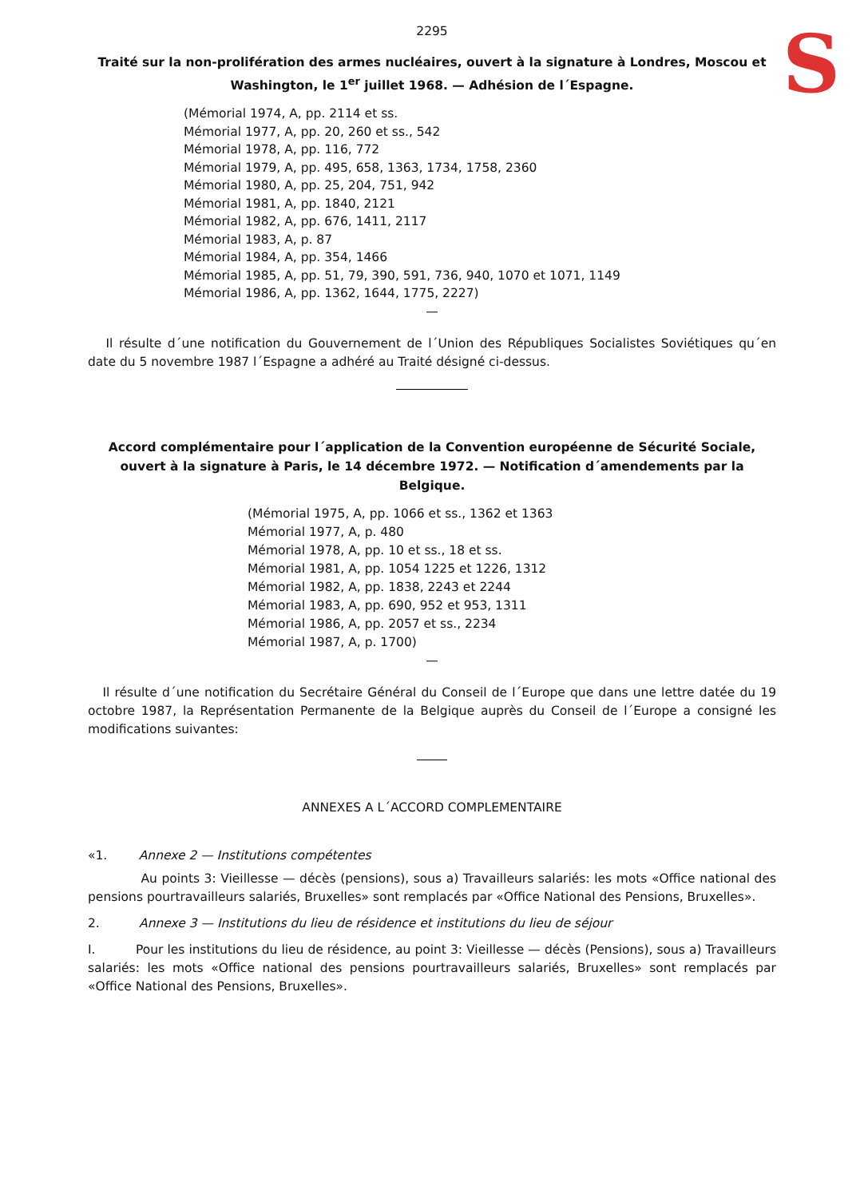S
2295
Traité sur la non-prolifération des armes nucléaires, ouvert à la signature à Londres, Moscou et Washington, le 1<sup>er</sup> juillet 1968. — Adhésion de l´Espagne.
(Mémorial 1974, A, pp. 2114 et ss.
Mémorial 1977, A, pp. 20, 260 et ss., 542
Mémorial 1978, A, pp. 116, 772
Mémorial 1979, A, pp. 495, 658, 1363, 1734, 1758, 2360
Mémorial 1980, A, pp. 25, 204, 751, 942
Mémorial 1981, A, pp. 1840, 2121
Mémorial 1982, A, pp. 676, 1411, 2117
Mémorial 1983, A, p. 87
Mémorial 1984, A, pp. 354, 1466
Mémorial 1985, A, pp. 51, 79, 390, 591, 736, 940, 1070 et 1071, 1149
Mémorial 1986, A, pp. 1362, 1644, 1775, 2227)
—
Il résulte d´une notification du Gouvernement de l´Union des Républiques Socialistes Soviétiques qu´en date du 5 novembre 1987 l´Espagne a adhéré au Traité désigné ci-dessus.
Accord complémentaire pour l´application de la Convention européenne de Sécurité Sociale, ouvert à la signature à Paris, le 14 décembre 1972. — Notification d´amendements par la Belgique.
(Mémorial 1975, A, pp. 1066 et ss., 1362 et 1363
Mémorial 1977, A, p. 480
Mémorial 1978, A, pp. 10 et ss., 18 et ss.
Mémorial 1981, A, pp. 1054 1225 et 1226, 1312
Mémorial 1982, A, pp. 1838, 2243 et 2244
Mémorial 1983, A, pp. 690, 952 et 953, 1311
Mémorial 1986, A, pp. 2057 et ss., 2234
Mémorial 1987, A, p. 1700)
—
Il résulte d´une notification du Secrétaire Général du Conseil de l´Europe que dans une lettre datée du 19 octobre 1987, la Représentation Permanente de la Belgique auprès du Conseil de l´Europe a consigné les modifications suivantes:
ANNEXES A L´ACCORD COMPLEMENTAIRE
«1. Annexe 2 — Institutions compétentes
Au points 3: Vieillesse — décès (pensions), sous a) Travailleurs salariés: les mots «Office national des pensions pourtravailleurs salariés, Bruxelles» sont remplacés par «Office National des Pensions, Bruxelles».
2. Annexe 3 — Institutions du lieu de résidence et institutions du lieu de séjour
I. Pour les institutions du lieu de résidence, au point 3: Vieillesse — décès (Pensions), sous a) Travailleurs salariés: les mots «Office national des pensions pourtravailleurs salariés, Bruxelles» sont remplacés par «Office National des Pensions, Bruxelles».